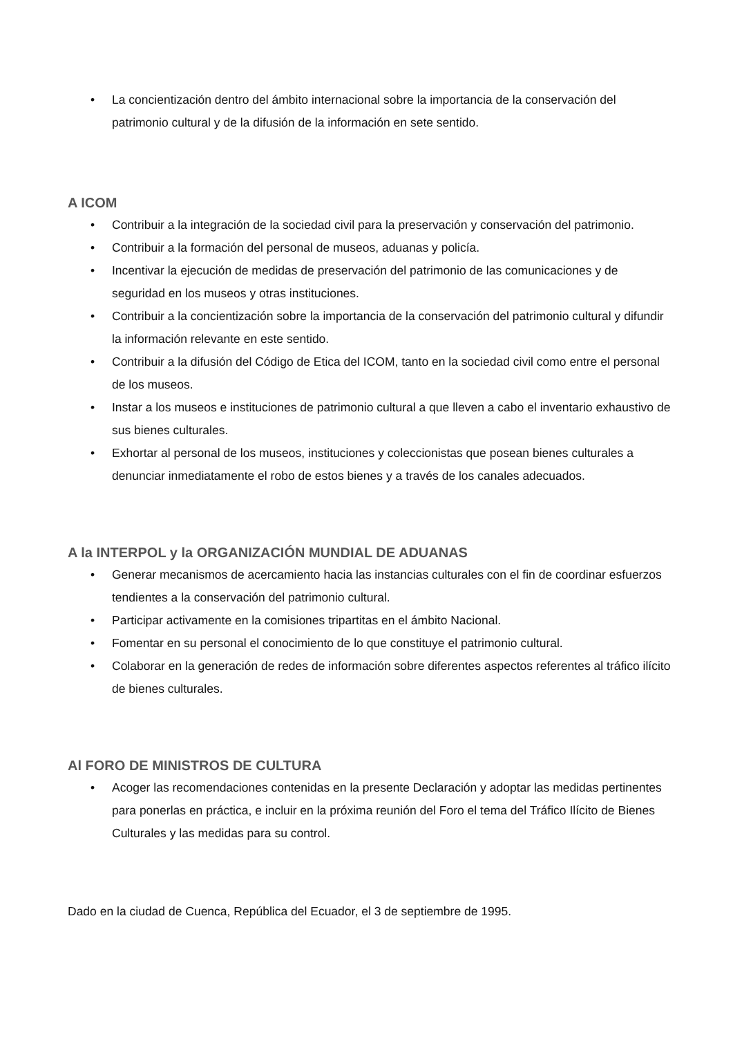• La concientización dentro del ámbito internacional sobre la importancia de la conservación del patrimonio cultural y de la difusión de la información en sete sentido.
A ICOM
• Contribuir a la integración de la sociedad civil para la preservación y conservación del patrimonio.
• Contribuir a la formación del personal de museos, aduanas y policía.
• Incentivar la ejecución de medidas de preservación del patrimonio de las comunicaciones y de seguridad en los museos y otras instituciones.
• Contribuir a la concientización sobre la importancia de la conservación del patrimonio cultural y difundir la información relevante en este sentido.
• Contribuir a la difusión del Código de Etica del ICOM, tanto en la sociedad civil como entre el personal de los museos.
• Instar a los museos e instituciones de patrimonio cultural a que lleven a cabo el inventario exhaustivo de sus bienes culturales.
• Exhortar al personal de los museos, instituciones y coleccionistas que posean bienes culturales a denunciar inmediatamente el robo de estos bienes y a través de los canales adecuados.
A la INTERPOL y la ORGANIZACIÓN MUNDIAL DE ADUANAS
• Generar mecanismos de acercamiento hacia las instancias culturales con el fin de coordinar esfuerzos tendientes a la conservación del patrimonio cultural.
• Participar activamente en la comisiones tripartitas en el ámbito Nacional.
• Fomentar en su personal el conocimiento de lo que constituye el patrimonio cultural.
• Colaborar en la generación de redes de información sobre diferentes aspectos referentes al tráfico ilícito de bienes culturales.
Al FORO DE MINISTROS DE CULTURA
• Acoger las recomendaciones contenidas en la presente Declaración y adoptar las medidas pertinentes para ponerlas en práctica, e incluir en la próxima reunión del Foro el tema del Tráfico Ilícito de Bienes Culturales y las medidas para su control.
Dado en la ciudad de Cuenca, República del Ecuador, el 3 de septiembre de 1995.